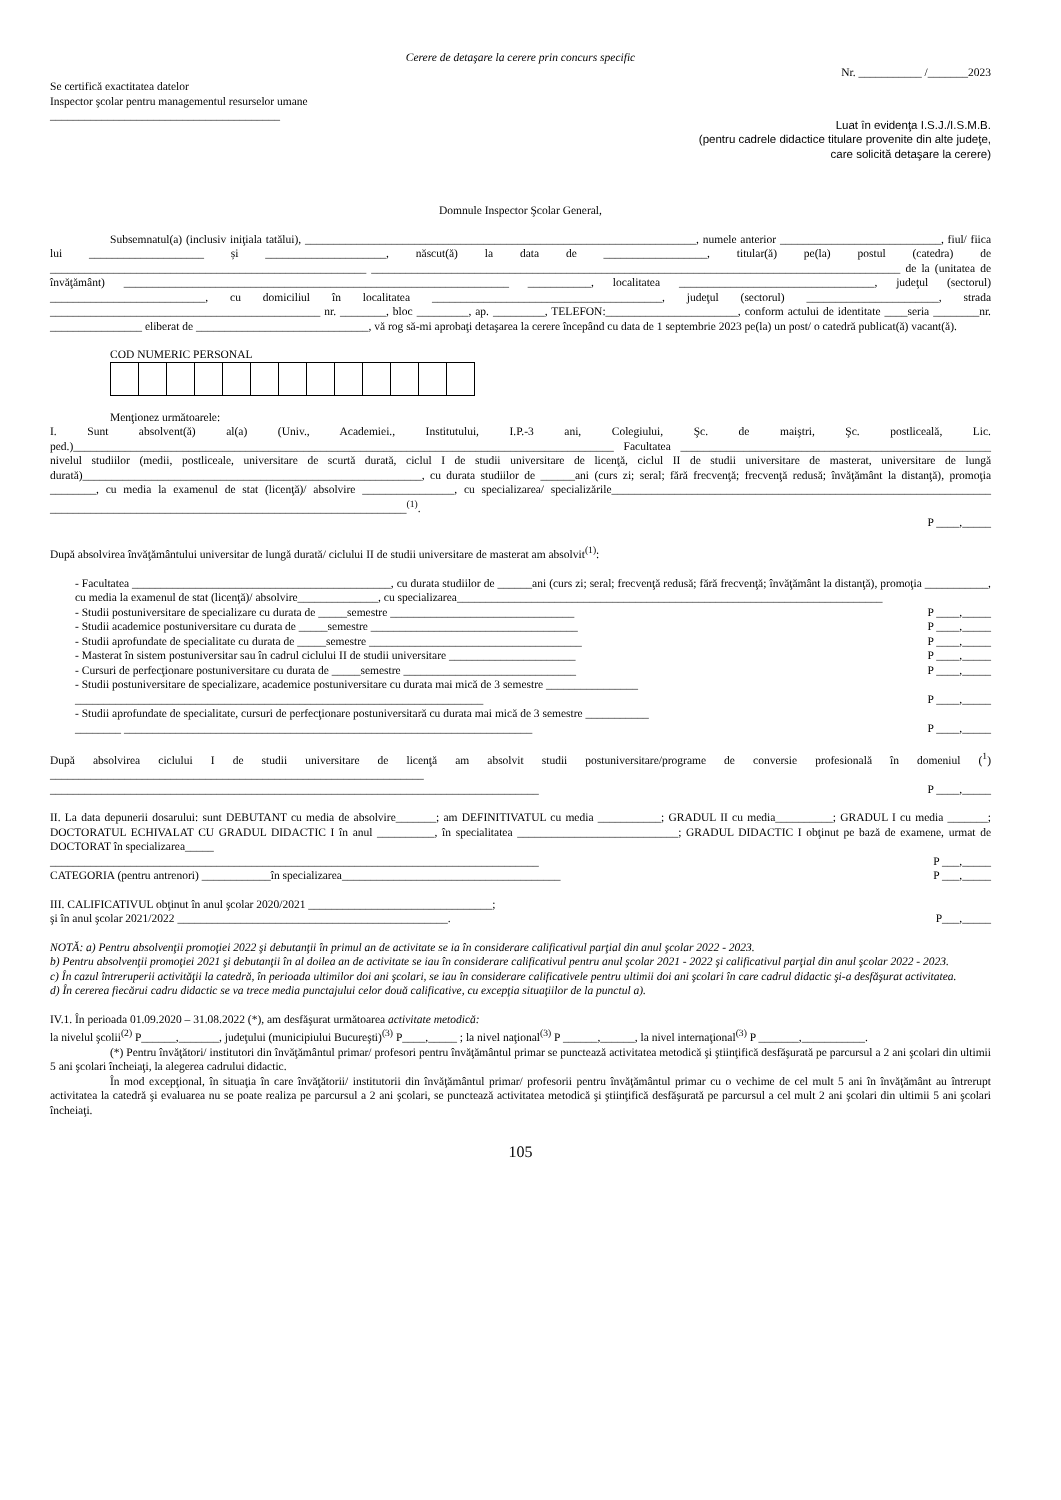Cerere de detaşare la cerere prin concurs specific
Nr. ___________ /_______2023
Se certifică exactitatea datelor
Inspector şcolar pentru managementul resurselor umane
________________________________________
Luat în evidenţa I.S.J./I.S.M.B.
(pentru cadrele didactice titulare provenite din alte judeţe,
care solicită detaşare la cerere)
Domnule Inspector Şcolar General,
Subsemnatul(a) (inclusiv iniţiala tatălui), ____________________________________________________________________, numele anterior ____________________________, fiul/ fiica lui ____________________ și _____________________, născut(ă) la data de __________________, titular(ă) pe(la) postul (catedra) de _______________________________________________________ ____________________________________________________________________________________________ de la (unitatea de învăţământ) ___________________________________________________________________ ___________, localitatea __________________________________, judeţul (sectorul) ___________________________, cu domiciliul în localitatea ________________________________________, judeţul (sectorul) _______________________, strada _______________________________________________ nr. ________, bloc _________, ap. _________, TELEFON:_______________________, conform actului de identitate ____seria ________nr. ________________ eliberat de ______________________________, vă rog să-mi aprobaţi detaşarea la cerere începând cu data de 1 septembrie 2023 pe(la) un post/ o catedră publicat(ă) vacant(ă).
COD NUMERIC PERSONAL
Menţionez următoarele:
I. Sunt absolvent(ă) al(a) (Univ., Academiei., Institutului, I.P.-3 ani, Colegiului, Şc. de maiştri, Şc. postliceală, Lic. ped.)______________________________________________________________________________________________ Facultatea ______________________________________________________ nivelul studiilor (medii, postliceale, universitare de scurtă durată, ciclul I de studii universitare de licenţă, ciclul II de studii universitare de masterat, universitare de lungă durată)___________________________________________________________, cu durata studiilor de ______ani (curs zi; seral; fără frecvenţă; frecvenţă redusă; învăţământ la distanţă), promoţia ________, cu media la examenul de stat (licenţă)/ absolvire ________________, cu specializarea/ specializările__________________________________________________________________ ______________________________________________________________<sup>(1)</sup>.
P ____,_____
După absolvirea învăţământului universitar de lungă durată/ ciclului II de studii universitare de masterat am absolvit<sup>(1)</sup>:
- Facultatea _____________________________________________, cu durata studiilor de ______ani (curs zi; seral; frecvenţă redusă; fără frecvenţă; învăţământ la distanţă), promoţia ___________, cu media la examenul de stat (licenţă)/ absolvire______________, cu specializarea__________________________________________________________________________
- Studii postuniversitare de specializare cu durata de _____semestre ________________________________ P ____,_____
- Studii academice postuniversitare cu durata de _____semestre ____________________________________ P ____,_____
- Studii aprofundate de specialitate cu durata de _____semestre _____________________________________ P ____,_____
- Masterat în sistem postuniversitar sau în cadrul ciclului II de studii universitare ______________________ P ____,_____
- Cursuri de perfecţionare postuniversitare cu durata de _____semestre ______________________________ P ____,_____
- Studii postuniversitare de specializare, academice postuniversitare cu durata mai mică de 3 semestre ________________
_______________________________________________________________________ P ____,_____
- Studii aprofundate de specialitate, cursuri de perfecţionare postuniversitară cu durata mai mică de 3 semestre ___________
________ _______________________________________________________________________ P ____,_____
După absolvirea ciclului I de studii universitare de licenţă am absolvit studii postuniversitare/programe de conversie profesională în domeniul (<sup>1</sup>) _________________________________________________________________
_____________________________________________________________________________________ P ____,_____
II. La data depunerii dosarului: sunt DEBUTANT cu media de absolvire_______; am DEFINITIVATUL cu media ___________; GRADUL II cu media__________; GRADUL I cu media _______; DOCTORATUL ECHIVALAT CU GRADUL DIDACTIC I în anul __________, în specialitatea ____________________________; GRADUL DIDACTIC I obţinut pe bază de examene, urmat de DOCTORAT în specializarea_____
_____________________________________________________________________________________ P ___,_____
CATEGORIA (pentru antrenori) ____________în specializarea______________________________________ P ___,_____
III. CALIFICATIVUL obţinut în anul şcolar 2020/2021 ________________________________;
şi în anul şcolar 2021/2022 _______________________________________________. P___,_____
NOTĂ: a) Pentru absolvenţii promoţiei 2022 şi debutanţii în primul an de activitate se ia în considerare calificativul parţial din anul şcolar 2022 - 2023.
b) Pentru absolvenţii promoţiei 2021 şi debutanţii în al doilea an de activitate se iau în considerare calificativul pentru anul şcolar 2021 - 2022 şi calificativul parţial din anul şcolar 2022 - 2023.
c) În cazul întreruperii activităţii la catedră, în perioada ultimilor doi ani şcolari, se iau în considerare calificativele pentru ultimii doi ani şcolari în care cadrul didactic şi-a desfăşurat activitatea.
d) În cererea fiecărui cadru didactic se va trece media punctajului celor două calificative, cu excepţia situaţiilor de la punctul a).
IV.1. În perioada 01.09.2020 – 31.08.2022 (*), am desfăşurat următoarea activitate metodică:
la nivelul şcolii<sup>(2)</sup> P______,_______, judeţului (municipiului Bucureşti)<sup>(3)</sup> P____,_____ ; la nivel naţional<sup>(3)</sup> P ______,______, la nivel internaţional<sup>(3)</sup> P _______,___________.
(*) Pentru învăţători/ institutori din învăţământul primar/ profesori pentru învăţământul primar se punctează activitatea metodică şi ştiinţifică desfăşurată pe parcursul a 2 ani şcolari din ultimii 5 ani şcolari încheiaţi, la alegerea cadrului didactic.
În mod excepţional, în situaţia în care învăţătorii/ institutorii din învăţământul primar/ profesorii pentru învăţământul primar cu o vechime de cel mult 5 ani în învăţământ au întrerupt activitatea la catedră şi evaluarea nu se poate realiza pe parcursul a 2 ani şcolari, se punctează activitatea metodică şi ştiinţifică desfăşurată pe parcursul a cel mult 2 ani şcolari din ultimii 5 ani şcolari încheiaţi.
105